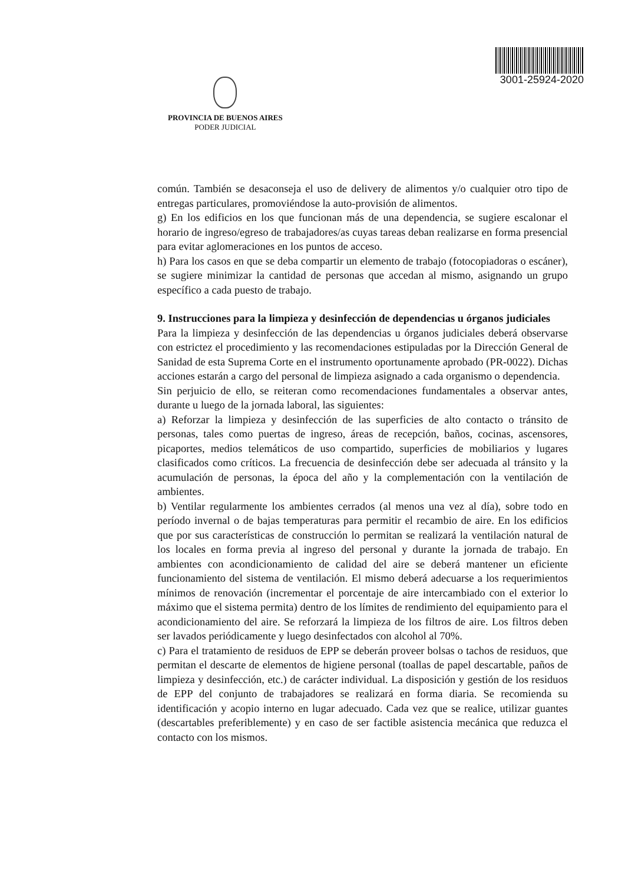PROVINCIA DE BUENOS AIRES
PODER JUDICIAL
3001-25924-2020
común. También se desaconseja el uso de delivery de alimentos y/o cualquier otro tipo de entregas particulares, promoviéndose la auto-provisión de alimentos.
g) En los edificios en los que funcionan más de una dependencia, se sugiere escalonar el horario de ingreso/egreso de trabajadores/as cuyas tareas deban realizarse en forma presencial para evitar aglomeraciones en los puntos de acceso.
h) Para los casos en que se deba compartir un elemento de trabajo (fotocopiadoras o escáner), se sugiere minimizar la cantidad de personas que accedan al mismo, asignando un grupo específico a cada puesto de trabajo.
9. Instrucciones para la limpieza y desinfección de dependencias u órganos judiciales
Para la limpieza y desinfección de las dependencias u órganos judiciales deberá observarse con estrictez el procedimiento y las recomendaciones estipuladas por la Dirección General de Sanidad de esta Suprema Corte en el instrumento oportunamente aprobado (PR-0022). Dichas acciones estarán a cargo del personal de limpieza asignado a cada organismo o dependencia.
Sin perjuicio de ello, se reiteran como recomendaciones fundamentales a observar antes, durante u luego de la jornada laboral, las siguientes:
a) Reforzar la limpieza y desinfección de las superficies de alto contacto o tránsito de personas, tales como puertas de ingreso, áreas de recepción, baños, cocinas, ascensores, picaportes, medios telemáticos de uso compartido, superficies de mobiliarios y lugares clasificados como críticos. La frecuencia de desinfección debe ser adecuada al tránsito y la acumulación de personas, la época del año y la complementación con la ventilación de ambientes.
b) Ventilar regularmente los ambientes cerrados (al menos una vez al día), sobre todo en período invernal o de bajas temperaturas para permitir el recambio de aire. En los edificios que por sus características de construcción lo permitan se realizará la ventilación natural de los locales en forma previa al ingreso del personal y durante la jornada de trabajo. En ambientes con acondicionamiento de calidad del aire se deberá mantener un eficiente funcionamiento del sistema de ventilación. El mismo deberá adecuarse a los requerimientos mínimos de renovación (incrementar el porcentaje de aire intercambiado con el exterior lo máximo que el sistema permita) dentro de los límites de rendimiento del equipamiento para el acondicionamiento del aire. Se reforzará la limpieza de los filtros de aire. Los filtros deben ser lavados periódicamente y luego desinfectados con alcohol al 70%.
c) Para el tratamiento de residuos de EPP se deberán proveer bolsas o tachos de residuos, que permitan el descarte de elementos de higiene personal (toallas de papel descartable, paños de limpieza y desinfección, etc.) de carácter individual. La disposición y gestión de los residuos de EPP del conjunto de trabajadores se realizará en forma diaria. Se recomienda su identificación y acopio interno en lugar adecuado. Cada vez que se realice, utilizar guantes (descartables preferiblemente) y en caso de ser factible asistencia mecánica que reduzca el contacto con los mismos.